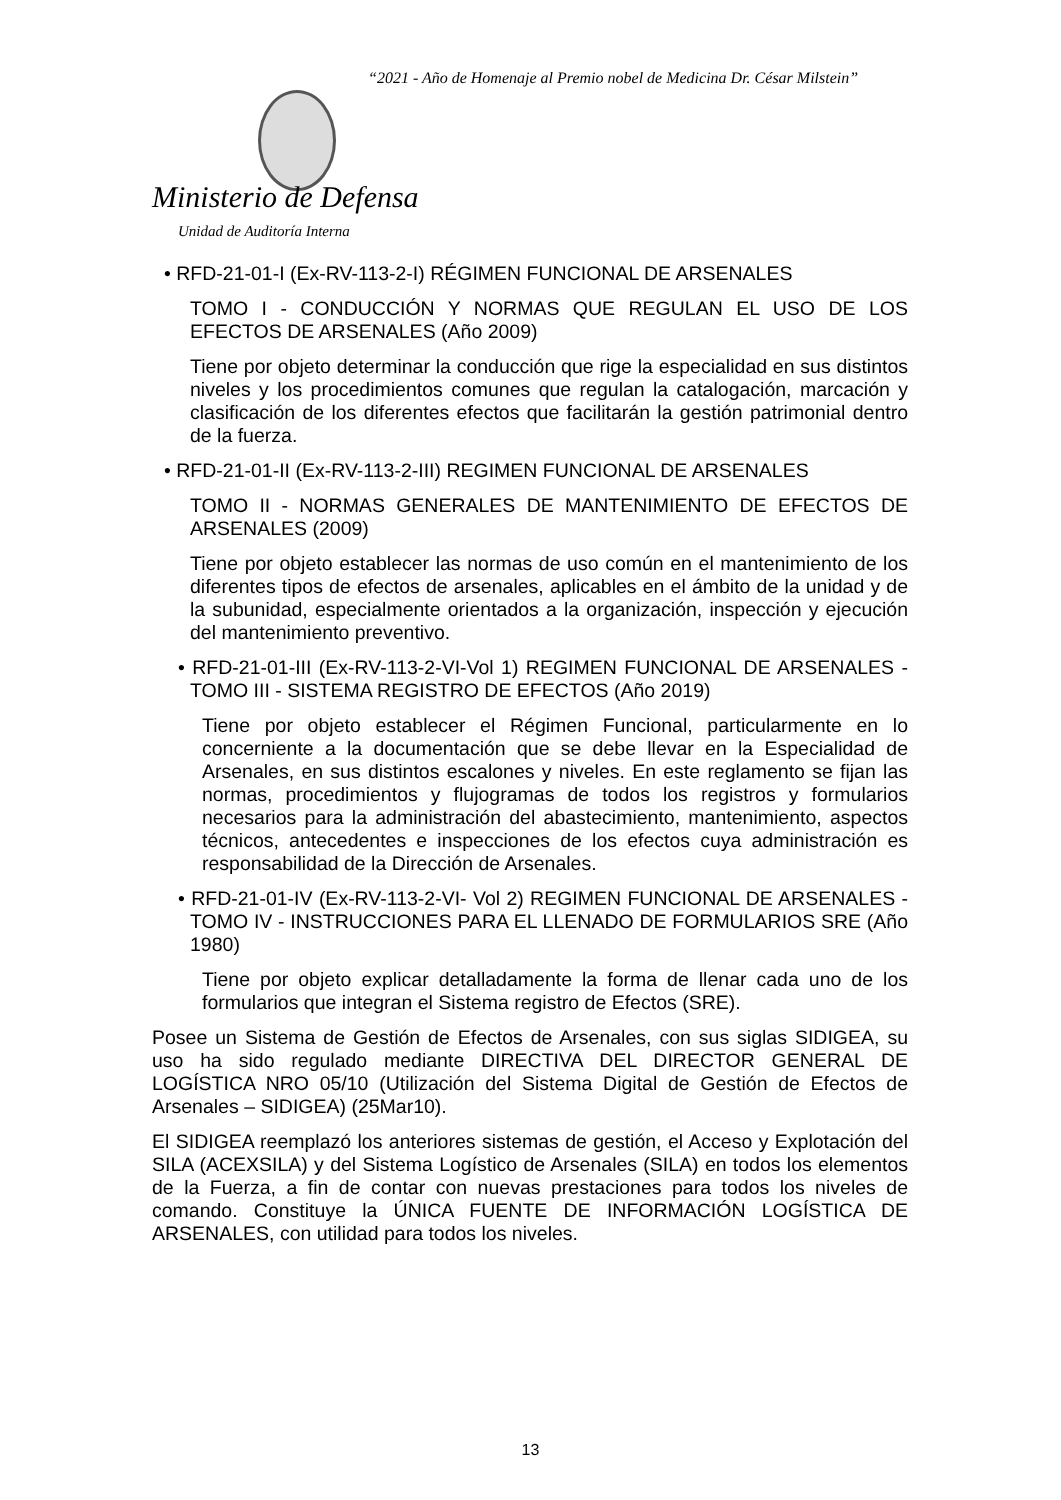“2021 - Año de Homenaje al Premio nobel de Medicina Dr. César Milstein”
Ministerio de Defensa
Unidad de Auditoría Interna
• RFD-21-01-I (Ex-RV-113-2-I) RÉGIMEN FUNCIONAL DE ARSENALES
TOMO I - CONDUCCIÓN Y NORMAS QUE REGULAN EL USO DE LOS EFECTOS DE ARSENALES (Año 2009)
Tiene por objeto determinar la conducción que rige la especialidad en sus distintos niveles y los procedimientos comunes que regulan la catalogación, marcación y clasificación de los diferentes efectos que facilitarán la gestión patrimonial dentro de la fuerza.
• RFD-21-01-II (Ex-RV-113-2-III) REGIMEN FUNCIONAL DE ARSENALES
TOMO II - NORMAS GENERALES DE MANTENIMIENTO DE EFECTOS DE ARSENALES (2009)
Tiene por objeto establecer las normas de uso común en el mantenimiento de los diferentes tipos de efectos de arsenales, aplicables en el ámbito de la unidad y de la subunidad, especialmente orientados a la organización, inspección y ejecución del mantenimiento preventivo.
• RFD-21-01-III (Ex-RV-113-2-VI-Vol 1) REGIMEN FUNCIONAL DE ARSENALES - TOMO III - SISTEMA REGISTRO DE EFECTOS (Año 2019)
Tiene por objeto establecer el Régimen Funcional, particularmente en lo concerniente a la documentación que se debe llevar en la Especialidad de Arsenales, en sus distintos escalones y niveles. En este reglamento se fijan las normas, procedimientos y flujogramas de todos los registros y formularios necesarios para la administración del abastecimiento, mantenimiento, aspectos técnicos, antecedentes e inspecciones de los efectos cuya administración es responsabilidad de la Dirección de Arsenales.
• RFD-21-01-IV (Ex-RV-113-2-VI- Vol 2) REGIMEN FUNCIONAL DE ARSENALES - TOMO IV - INSTRUCCIONES PARA EL LLENADO DE FORMULARIOS SRE (Año 1980)
Tiene por objeto explicar detalladamente la forma de llenar cada uno de los formularios que integran el Sistema registro de Efectos (SRE).
Posee un Sistema de Gestión de Efectos de Arsenales, con sus siglas SIDIGEA, su uso ha sido regulado mediante DIRECTIVA DEL DIRECTOR GENERAL DE LOGÍSTICA NRO 05/10 (Utilización del Sistema Digital de Gestión de Efectos de Arsenales – SIDIGEA) (25Mar10).
El SIDIGEA reemplazó los anteriores sistemas de gestión, el Acceso y Explotación del SILA (ACEXSILA) y del Sistema Logístico de Arsenales (SILA) en todos los elementos de la Fuerza, a fin de contar con nuevas prestaciones para todos los niveles de comando. Constituye la ÚNICA FUENTE DE INFORMACIÓN LOGÍSTICA DE ARSENALES, con utilidad para todos los niveles.
13